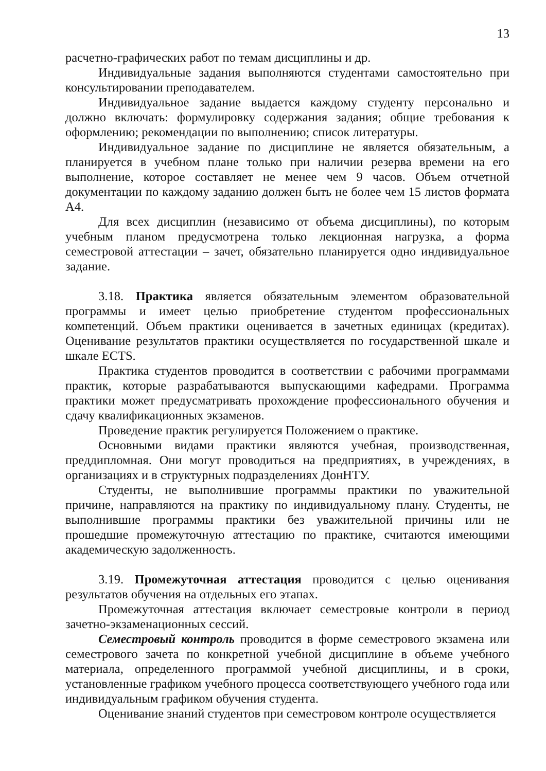13
расчетно-графических работ по темам дисциплины и др.
Индивидуальные задания выполняются студентами самостоятельно при консультировании преподавателем.
Индивидуальное задание выдается каждому студенту персонально и должно включать: формулировку содержания задания; общие требования к оформлению; рекомендации по выполнению; список литературы.
Индивидуальное задание по дисциплине не является обязательным, а планируется в учебном плане только при наличии резерва времени на его выполнение, которое составляет не менее чем 9 часов. Объем отчетной документации по каждому заданию должен быть не более чем 15 листов формата А4.
Для всех дисциплин (независимо от объема дисциплины), по которым учебным планом предусмотрена только лекционная нагрузка, а форма семестровой аттестации – зачет, обязательно планируется одно индивидуальное задание.
3.18. Практика является обязательным элементом образовательной программы и имеет целью приобретение студентом профессиональных компетенций. Объем практики оценивается в зачетных единицах (кредитах). Оценивание результатов практики осуществляется по государственной шкале и шкале ECTS.
Практика студентов проводится в соответствии с рабочими программами практик, которые разрабатываются выпускающими кафедрами. Программа практики может предусматривать прохождение профессионального обучения и сдачу квалификационных экзаменов.
Проведение практик регулируется Положением о практике.
Основными видами практики являются учебная, производственная, преддипломная. Они могут проводиться на предприятиях, в учреждениях, в организациях и в структурных подразделениях ДонНТУ.
Студенты, не выполнившие программы практики по уважительной причине, направляются на практику по индивидуальному плану. Студенты, не выполнившие программы практики без уважительной причины или не прошедшие промежуточную аттестацию по практике, считаются имеющими академическую задолженность.
3.19. Промежуточная аттестация проводится с целью оценивания результатов обучения на отдельных его этапах.
Промежуточная аттестация включает семестровые контроли в период зачетно-экзаменационных сессий.
Семестровый контроль проводится в форме семестрового экзамена или семестрового зачета по конкретной учебной дисциплине в объеме учебного материала, определенного программой учебной дисциплины, и в сроки, установленные графиком учебного процесса соответствующего учебного года или индивидуальным графиком обучения студента.
Оценивание знаний студентов при семестровом контроле осуществляется